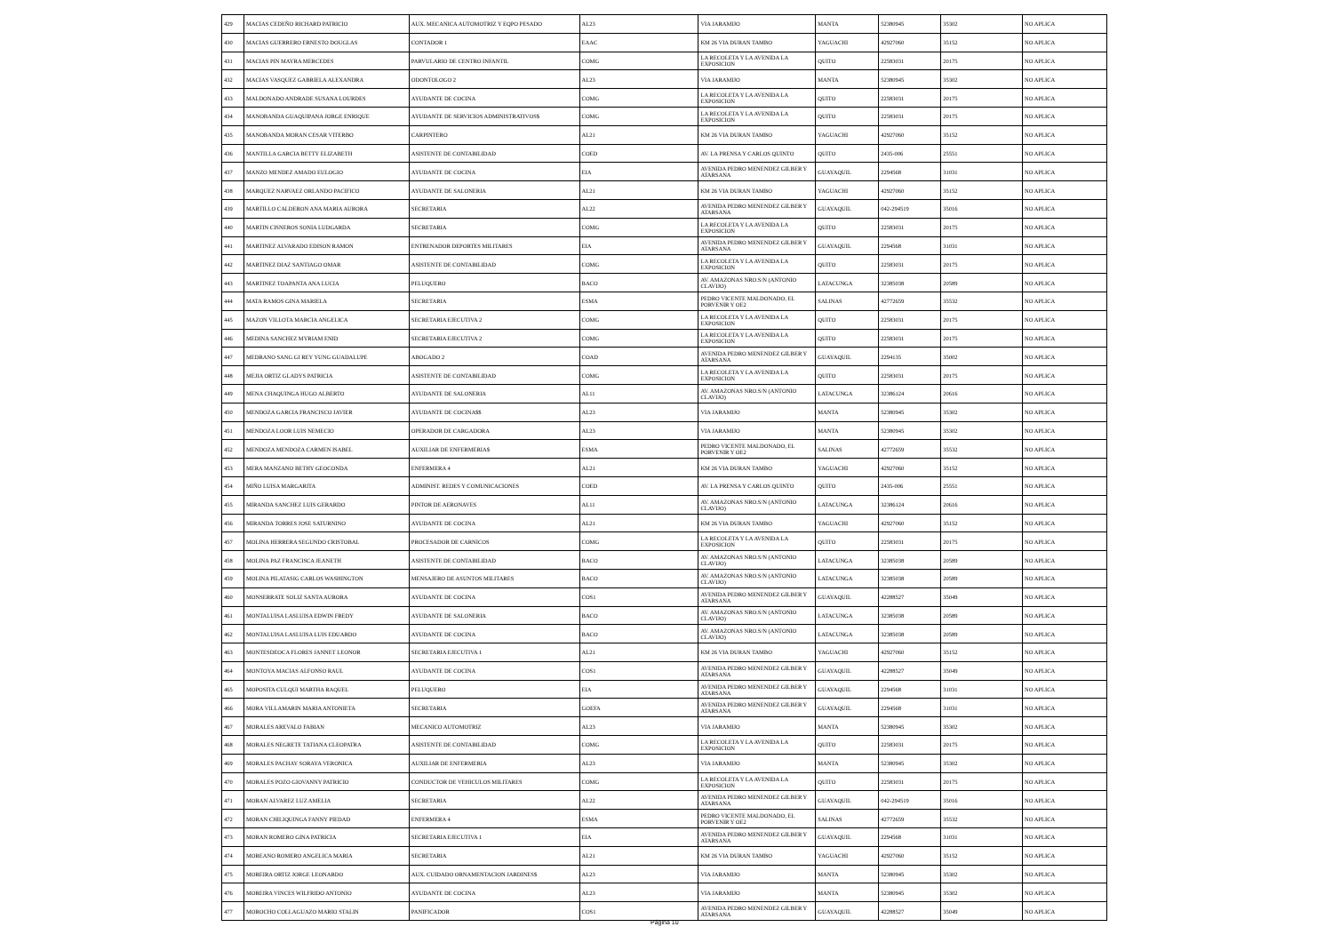| 429 | MACIAS CEDEÑO RICHARD PATRICIO | AUX. MECANICA AUTOMOTRIZ Y EQPO PESADO | AL23 | VIA JARAMIJO | MANTA | 52380945 | 35302 | NO APLICA |
| 430 | MACIAS GUERRERO ERNESTO DOUGLAS | CONTADOR 1 | EAAC | KM 26 VIA DURAN TAMBO | YAGUACHI | 42927060 | 35152 | NO APLICA |
| 431 | MACIAS PIN MAYRA MERCEDES | PARVULARIO DE CENTRO INFANTIL | COMG | LA RECOLETA Y LA AVENIDA LA EXPOSICION | QUITO | 22583031 | 20175 | NO APLICA |
| 432 | MACIAS VASQUEZ GABRIELA ALEXANDRA | ODONTOLOGO 2 | AL23 | VIA JARAMIJO | MANTA | 52380945 | 35302 | NO APLICA |
| 433 | MALDONADO ANDRADE SUSANA LOURDES | AYUDANTE DE COCINA | COMG | LA RECOLETA Y LA AVENIDA LA EXPOSICION | QUITO | 22583031 | 20175 | NO APLICA |
| 434 | MANOBANDA GUAQUIPANA JORGE ENRIQUE | AYUDANTE DE SERVICIOS ADMINISTRATIVOS$ | COMG | LA RECOLETA Y LA AVENIDA LA EXPOSICION | QUITO | 22583031 | 20175 | NO APLICA |
| 435 | MANOBANDA MORAN CESAR VITERBO | CARPINTERO | AL21 | KM 26 VIA DURAN TAMBO | YAGUACHI | 42927060 | 35152 | NO APLICA |
| 436 | MANTILLA GARCIA BETTY ELIZABETH | ASISTENTE DE CONTABILIDAD | COED | AV. LA PRENSA Y CARLOS QUINTO | QUITO | 2435-006 | 25551 | NO APLICA |
| 437 | MANZO MENDEZ AMADO EULOGIO | AYUDANTE DE COCINA | EIA | AVENIDA PEDRO MENENDEZ GILBER Y ATARSANA | GUAYAQUIL | 2294568 | 31031 | NO APLICA |
| 438 | MARQUEZ NARVAEZ ORLANDO PACIFICO | AYUDANTE DE SALONERIA | AL21 | KM 26 VIA DURAN TAMBO | YAGUACHI | 42927060 | 35152 | NO APLICA |
| 439 | MARTILLO CALDERON ANA MARIA AURORA | SECRETARIA | AL22 | AVENIDA PEDRO MENENDEZ GILBER Y ATARSANA | GUAYAQUIL | 042-294519 | 35016 | NO APLICA |
| 440 | MARTIN CISNEROS SONIA LUDGARDA | SECRETARIA | COMG | LA RECOLETA Y LA AVENIDA LA EXPOSICION | QUITO | 22583031 | 20175 | NO APLICA |
| 441 | MARTINEZ ALVARADO EDISON RAMON | ENTRENADOR DEPORTES MILITARES | EIA | AVENIDA PEDRO MENENDEZ GILBER Y ATARSANA | GUAYAQUIL | 2294568 | 31031 | NO APLICA |
| 442 | MARTINEZ DIAZ SANTIAGO OMAR | ASISTENTE DE CONTABILIDAD | COMG | LA RECOLETA Y LA AVENIDA LA EXPOSICION | QUITO | 22583031 | 20175 | NO APLICA |
| 443 | MARTINEZ TOAPANTA ANA LUCIA | PELUQUERO | BACO | AV. AMAZONAS NRO.S/N (ANTONIO CLAVIJO) | LATACUNGA | 32385038 | 20589 | NO APLICA |
| 444 | MATA RAMOS GINA MARIELA | SECRETARIA | ESMA | PEDRO VICENTE MALDONADO, EL PORVENIR Y OE2 | SALINAS | 42772659 | 35532 | NO APLICA |
| 445 | MAZON VILLOTA MARCIA ANGELICA | SECRETARIA EJECUTIVA 2 | COMG | LA RECOLETA Y LA AVENIDA LA EXPOSICION | QUITO | 22583031 | 20175 | NO APLICA |
| 446 | MEDINA SANCHEZ MYRIAM ENID | SECRETARIA EJECUTIVA 2 | COMG | LA RECOLETA Y LA AVENIDA LA EXPOSICION | QUITO | 22583031 | 20175 | NO APLICA |
| 447 | MEDRANO SANG GI REY YUNG GUADALUPE | ABOGADO 2 | COAD | AVENIDA PEDRO MENENDEZ GILBER Y ATARSANA | GUAYAQUIL | 2294135 | 35002 | NO APLICA |
| 448 | MEJIA ORTIZ GLADYS PATRICIA | ASISTENTE DE CONTABILIDAD | COMG | LA RECOLETA Y LA AVENIDA LA EXPOSICION | QUITO | 22583031 | 20175 | NO APLICA |
| 449 | MENA CHAQUINGA HUGO ALBERTO | AYUDANTE DE SALONERIA | AL11 | AV. AMAZONAS NRO.S/N (ANTONIO CLAVIJO) | LATACUNGA | 32386124 | 20616 | NO APLICA |
| 450 | MENDOZA GARCIA FRANCISCO JAVIER | AYUDANTE DE COCINA$$ | AL23 | VIA JARAMIJO | MANTA | 52380945 | 35302 | NO APLICA |
| 451 | MENDOZA LOOR LUIS NEMECIO | OPERADOR DE CARGADORA | AL23 | VIA JARAMIJO | MANTA | 52380945 | 35302 | NO APLICA |
| 452 | MENDOZA MENDOZA CARMEN ISABEL | AUXILIAR DE ENFERMERIA$ | ESMA | PEDRO VICENTE MALDONADO, EL PORVENIR Y OE2 | SALINAS | 42772659 | 35532 | NO APLICA |
| 453 | MERA MANZANO BETHY GEOCONDA | ENFERMERA 4 | AL21 | KM 26 VIA DURAN TAMBO | YAGUACHI | 42927060 | 35152 | NO APLICA |
| 454 | MIÑO LUISA MARGARITA | ADMINIST. REDES Y COMUNICACIONES | COED | AV. LA PRENSA Y CARLOS QUINTO | QUITO | 2435-006 | 25551 | NO APLICA |
| 455 | MIRANDA SANCHEZ LUIS GERARDO | PINTOR DE AERONAVES | AL11 | AV. AMAZONAS NRO.S/N (ANTONIO CLAVIJO) | LATACUNGA | 32386124 | 20616 | NO APLICA |
| 456 | MIRANDA TORRES JOSE SATURNINO | AYUDANTE DE COCINA | AL21 | KM 26 VIA DURAN TAMBO | YAGUACHI | 42927060 | 35152 | NO APLICA |
| 457 | MOLINA HERRERA SEGUNDO CRISTOBAL | PROCESADOR DE CARNICOS | COMG | LA RECOLETA Y LA AVENIDA LA EXPOSICION | QUITO | 22583031 | 20175 | NO APLICA |
| 458 | MOLINA PAZ FRANCISCA JEANETH | ASISTENTE DE CONTABILIDAD | BACO | AV. AMAZONAS NRO.S/N (ANTONIO CLAVIJO) | LATACUNGA | 32385038 | 20589 | NO APLICA |
| 459 | MOLINA PILATASIG CARLOS WASHINGTON | MENSAJERO DE ASUNTOS MILITARES | BACO | AV. AMAZONAS NRO.S/N (ANTONIO CLAVIJO) | LATACUNGA | 32385038 | 20589 | NO APLICA |
| 460 | MONSERRATE SOLIZ SANTA AURORA | AYUDANTE DE COCINA | COS1 | AVENIDA PEDRO MENENDEZ GILBER Y ATARSANA | GUAYAQUIL | 42288527 | 35049 | NO APLICA |
| 461 | MONTALUISA LASLUISA EDWIN FREDY | AYUDANTE DE SALONERIA | BACO | AV. AMAZONAS NRO.S/N (ANTONIO CLAVIJO) | LATACUNGA | 32385038 | 20589 | NO APLICA |
| 462 | MONTALUISA LASLUISA LUIS EDUARDO | AYUDANTE DE COCINA | BACO | AV. AMAZONAS NRO.S/N (ANTONIO CLAVIJO) | LATACUNGA | 32385038 | 20589 | NO APLICA |
| 463 | MONTESDEOCA FLORES JANNET LEONOR | SECRETARIA EJECUTIVA 1 | AL21 | KM 26 VIA DURAN TAMBO | YAGUACHI | 42927060 | 35152 | NO APLICA |
| 464 | MONTOYA MACIAS ALFONSO RAUL | AYUDANTE DE COCINA | COS1 | AVENIDA PEDRO MENENDEZ GILBER Y ATARSANA | GUAYAQUIL | 42288527 | 35049 | NO APLICA |
| 465 | MOPOSITA CULQUI MARTHA RAQUEL | PELUQUERO | EIA | AVENIDA PEDRO MENENDEZ GILBER Y ATARSANA | GUAYAQUIL | 2294568 | 31031 | NO APLICA |
| 466 | MORA VILLAMARIN MARIA ANTONIETA | SECRETARIA | GOEFA | AVENIDA PEDRO MENENDEZ GILBER Y ATARSANA | GUAYAQUIL | 2294568 | 31031 | NO APLICA |
| 467 | MORALES AREVALO FABIAN | MECANICO AUTOMOTRIZ | AL23 | VIA JARAMIJO | MANTA | 52380945 | 35302 | NO APLICA |
| 468 | MORALES NEGRETE TATIANA CLEOPATRA | ASISTENTE DE CONTABILIDAD | COMG | LA RECOLETA Y LA AVENIDA LA EXPOSICION | QUITO | 22583031 | 20175 | NO APLICA |
| 469 | MORALES PACHAY SORAYA VERONICA | AUXILIAR DE ENFERMERIA | AL23 | VIA JARAMIJO | MANTA | 52380945 | 35302 | NO APLICA |
| 470 | MORALES POZO GIOVANNY PATRICIO | CONDUCTOR DE VEHICULOS MILITARES | COMG | LA RECOLETA Y LA AVENIDA LA EXPOSICION | QUITO | 22583031 | 20175 | NO APLICA |
| 471 | MORAN ALVAREZ LUZ AMELIA | SECRETARIA | AL22 | AVENIDA PEDRO MENENDEZ GILBER Y ATARSANA | GUAYAQUIL | 042-294519 | 35016 | NO APLICA |
| 472 | MORAN CHILIQUINGA FANNY PIEDAD | ENFERMERA 4 | ESMA | PEDRO VICENTE MALDONADO, EL PORVENIR Y OE2 | SALINAS | 42772659 | 35532 | NO APLICA |
| 473 | MORAN ROMERO GINA PATRICIA | SECRETARIA EJECUTIVA 1 | EIA | AVENIDA PEDRO MENENDEZ GILBER Y ATARSANA | GUAYAQUIL | 2294568 | 31031 | NO APLICA |
| 474 | MOREANO ROMERO ANGELICA MARIA | SECRETARIA | AL21 | KM 26 VIA DURAN TAMBO | YAGUACHI | 42927060 | 35152 | NO APLICA |
| 475 | MOREIRA ORTIZ JORGE LEONARDO | AUX. CUIDADO ORNAMENTACION JARDINES$ | AL23 | VIA JARAMIJO | MANTA | 52380945 | 35302 | NO APLICA |
| 476 | MOREIRA VINCES WILFRIDO ANTONIO | AYUDANTE DE COCINA | AL23 | VIA JARAMIJO | MANTA | 52380945 | 35302 | NO APLICA |
| 477 | MOROCHO COLLAGUAZO MARIO STALIN | PANIFICADOR | COS1 | AVENIDA PEDRO MENENDEZ GILBER Y ATARSANA | GUAYAQUIL | 42288527 | 35049 | NO APLICA |
Página 10